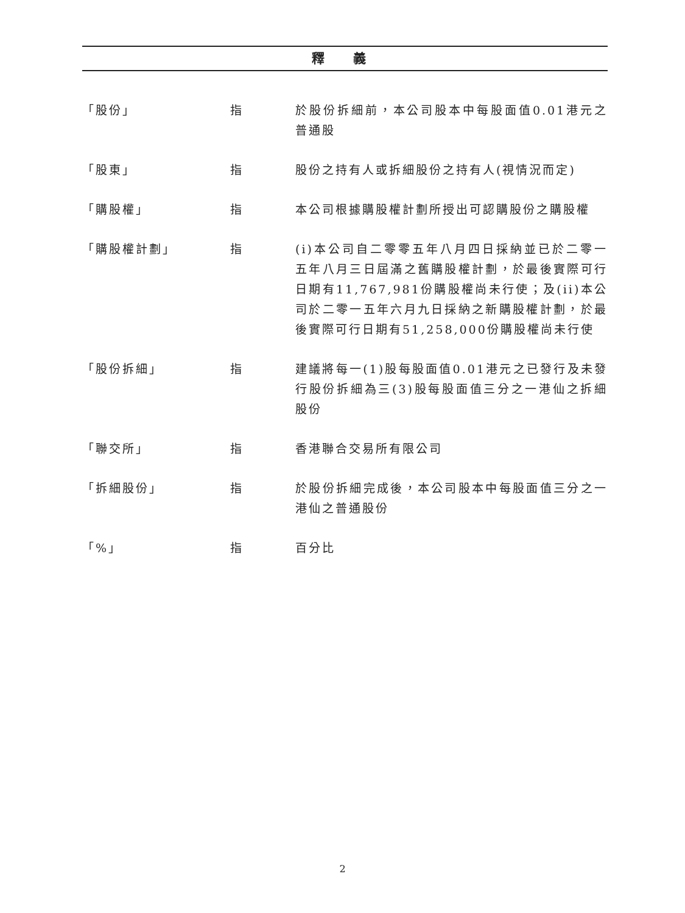釋 義
「股份」 指 於股份拆細前，本公司股本中每股面值0.01港元之普通股
「股東」 指 股份之持有人或拆細股份之持有人(視情況而定)
「購股權」 指 本公司根據購股權計劃所授出可認購股份之購股權
「購股權計劃」 指 (i)本公司自二零零五年八月四日採納並已於二零一五年八月三日屆滿之舊購股權計劃，於最後實際可行日期有11,767,981份購股權尚未行使；及(ii)本公司於二零一五年六月九日採納之新購股權計劃，於最後實際可行日期有51,258,000份購股權尚未行使
「股份拆細」 指 建議將每一(1)股每股面值0.01港元之已發行及未發行股份拆細為三(3)股每股面值三分之一港仙之拆細股份
「聯交所」 指 香港聯合交易所有限公司
「拆細股份」 指 於股份拆細完成後，本公司股本中每股面值三分之一港仙之普通股份
「%」 指 百分比
2